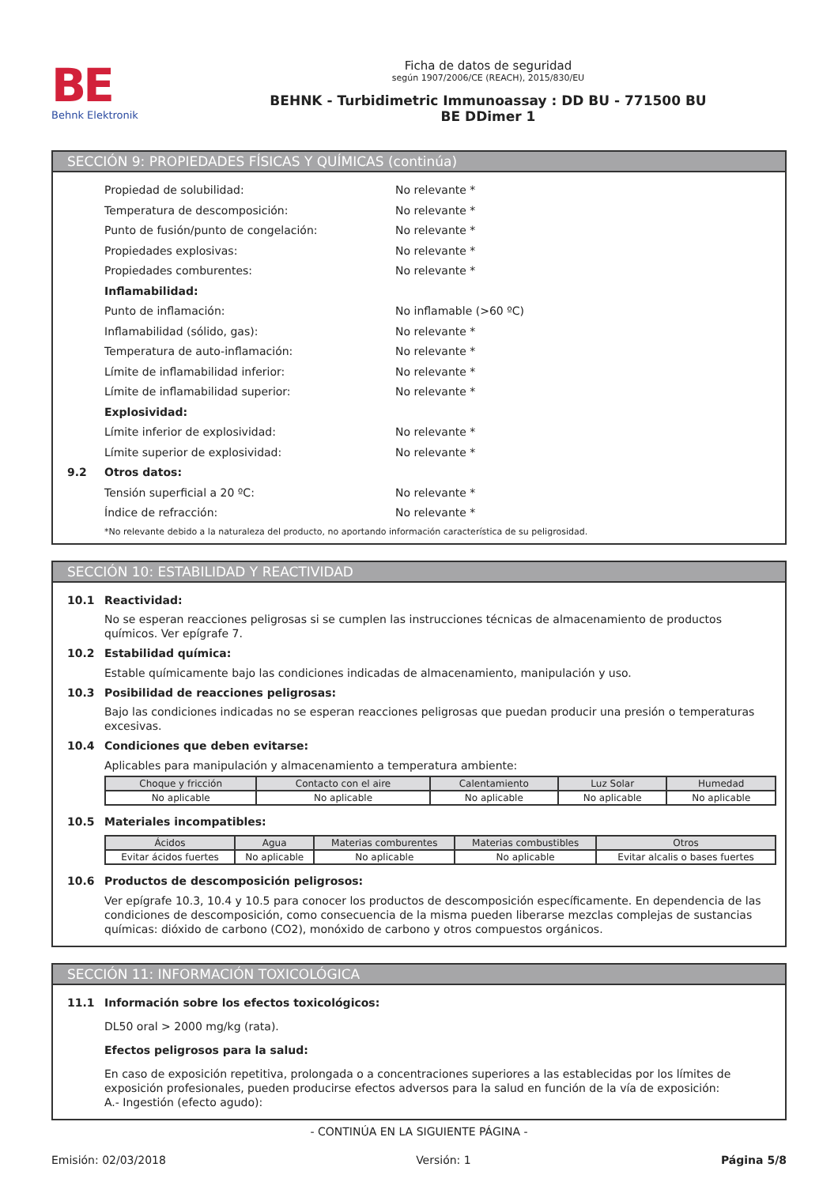BE
Behnk Elektronik
Ficha de datos de seguridad
según 1907/2006/CE (REACH), 2015/830/EU
BEHNK - Turbidimetric Immunoassay : DD BU - 771500 BU
BE DDimer 1
SECCIÓN 9: PROPIEDADES FÍSICAS Y QUÍMICAS (continúa)
Propiedad de solubilidad: No relevante *
Temperatura de descomposición: No relevante *
Punto de fusión/punto de congelación: No relevante *
Propiedades explosivas: No relevante *
Propiedades comburentes: No relevante *
Inflamabilidad:
Punto de inflamación: No inflamable (>60 ºC)
Inflamabilidad (sólido, gas): No relevante *
Temperatura de auto-inflamación: No relevante *
Límite de inflamabilidad inferior: No relevante *
Límite de inflamabilidad superior: No relevante *
Explosividad:
Límite inferior de explosividad: No relevante *
Límite superior de explosividad: No relevante *
9.2 Otros datos:
Tensión superficial a 20 ºC: No relevante *
Índice de refracción: No relevante *
*No relevante debido a la naturaleza del producto, no aportando información característica de su peligrosidad.
SECCIÓN 10: ESTABILIDAD Y REACTIVIDAD
10.1 Reactividad:
No se esperan reacciones peligrosas si se cumplen las instrucciones técnicas de almacenamiento de productos químicos. Ver epígrafe 7.
10.2 Estabilidad química:
Estable químicamente bajo las condiciones indicadas de almacenamiento, manipulación y uso.
10.3 Posibilidad de reacciones peligrosas:
Bajo las condiciones indicadas no se esperan reacciones peligrosas que puedan producir una presión o temperaturas excesivas.
10.4 Condiciones que deben evitarse:
Aplicables para manipulación y almacenamiento a temperatura ambiente:
| Choque y fricción | Contacto con el aire | Calentamiento | Luz Solar | Humedad |
| --- | --- | --- | --- | --- |
| No aplicable | No aplicable | No aplicable | No aplicable | No aplicable |
10.5 Materiales incompatibles:
| Ácidos | Agua | Materias comburentes | Materias combustibles | Otros |
| --- | --- | --- | --- | --- |
| Evitar ácidos fuertes | No aplicable | No aplicable | No aplicable | Evitar alcalis o bases fuertes |
10.6 Productos de descomposición peligrosos:
Ver epígrafe 10.3, 10.4 y 10.5 para conocer los productos de descomposición específicamente. En dependencia de las condiciones de descomposición, como consecuencia de la misma pueden liberarse mezclas complejas de sustancias químicas: dióxido de carbono (CO2), monóxido de carbono y otros compuestos orgánicos.
SECCIÓN 11: INFORMACIÓN TOXICOLÓGICA
11.1 Información sobre los efectos toxicológicos:
DL50 oral > 2000 mg/kg (rata).
Efectos peligrosos para la salud:
En caso de exposición repetitiva, prolongada o a concentraciones superiores a las establecidas por los límites de exposición profesionales, pueden producirse efectos adversos para la salud en función de la vía de exposición:
A.- Ingestión (efecto agudo):
- CONTINÚA EN LA SIGUIENTE PÁGINA -
Emisión: 02/03/2018 Versión: 1 Página 5/8